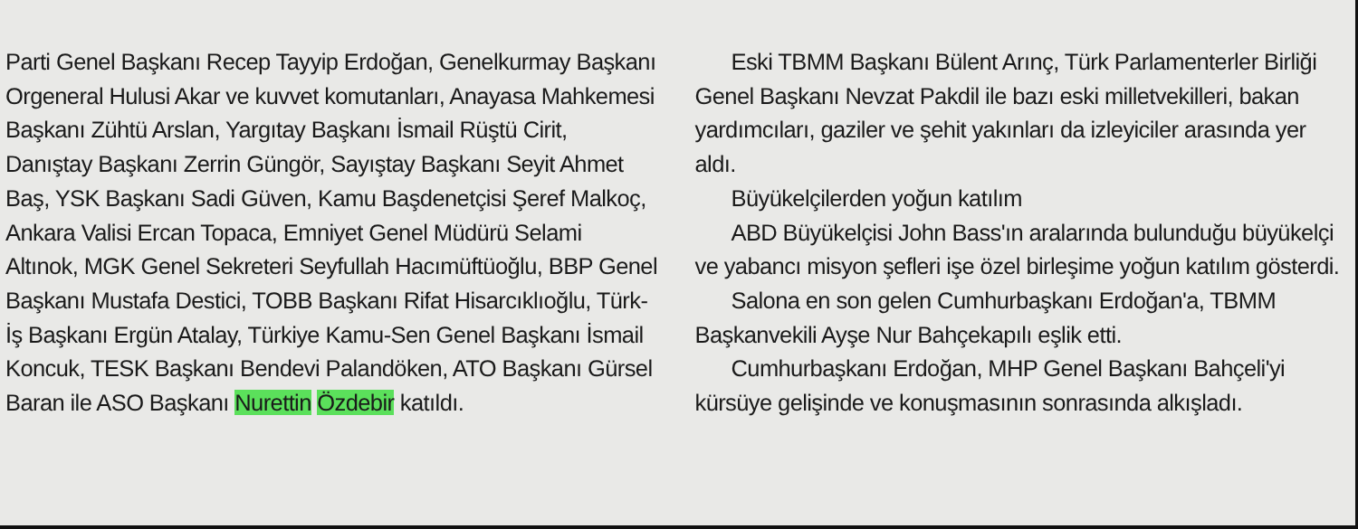Parti Genel Başkanı Recep Tayyip Erdoğan, Genelkurmay Başkanı Orgeneral Hulusi Akar ve kuvvet komutanları, Anayasa Mahkemesi Başkanı Zühtü Arslan, Yargıtay Başkanı İsmail Rüştü Cirit, Danıştay Başkanı Zerrin Güngör, Sayıştay Başkanı Seyit Ahmet Baş, YSK Başkanı Sadi Güven, Kamu Başdenetçisi Şeref Malkoç, Ankara Valisi Ercan Topaca, Emniyet Genel Müdürü Selami Altınok, MGK Genel Sekreteri Seyfullah Hacımüftüoğlu, BBP Genel Başkanı Mustafa Destici, TOBB Başkanı Rifat Hisarcıklıoğlu, Türk-İş Başkanı Ergün Atalay, Türkiye Kamu-Sen Genel Başkanı İsmail Koncuk, TESK Başkanı Bendevi Palandöken, ATO Başkanı Gürsel Baran ile ASO Başkanı Nurettin Özdebir katıldı.
Eski TBMM Başkanı Bülent Arınç, Türk Parlamenterler Birliği Genel Başkanı Nevzat Pakdil ile bazı eski milletvekilleri, bakan yardımcıları, gaziler ve şehit yakınları da izleyiciler arasında yer aldı.
Büyükelçilerden yoğun katılım
ABD Büyükelçisi John Bass'ın aralarında bulunduğu büyükelçi ve yabancı misyon şefleri işe özel birleşime yoğun katılım gösterdi.
Salona en son gelen Cumhurbaşkanı Erdoğan'a, TBMM Başkanvekili Ayşe Nur Bahçekapılı eşlik etti.
Cumhurbaşkanı Erdoğan, MHP Genel Başkanı Bahçeli'yi kürsüye gelişinde ve konuşmasının sonrasında alkışladı.